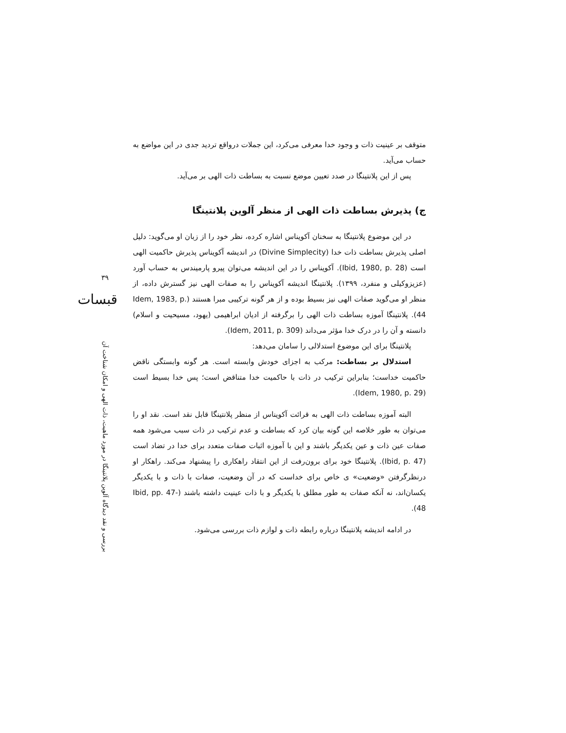۳۹
قبسات
بررسی و نقد دیدگاه آلوین پلانتینگا در مورد ماهیت، ذات الهی و امکان شناخت آن
متوقف بر عینیت ذات و وجود خدا معرفی می‌کرد، این جملات درواقع تردید جدی در این مواضع به حساب می‌آید.
پس از این پلانتینگا در صدد تعیین موضع نسبت به بساطت ذات الهی بر می‌آید.
ج) پذیرش بساطت ذات الهی از منظر آلوین پلانتینگا
در این موضوع پلانتینگا به سخنان آکویناس اشاره کرده، نظر خود را از زبان او می‌گوید: دلیل اصلی پذیرش بساطت ذات خدا (Divine Simplecity) در اندیشه آکویناس پذیرش حاکمیت الهی است (Ibid, 1980, p. 28). آکویناس را در این اندیشه می‌توان پیرو پارمیندس به حساب آورد (عزیزوکیلی و منفرد، ۱۳۹۹). پلانتینگا اندیشه آکویناس را به صفات الهی نیز گسترش داده، از منظر او می‌گوید صفات الهی نیز بسیط بوده و از هر گونه ترکیبی مبرا هستند (Idem, 1983, p. 44). پلانتینگا آموزه بساطت ذات الهی را برگرفته از ادیان ابراهیمی (یهود، مسیحیت و اسلام) دانسته و آن را در درک خدا مؤثر می‌داند (Idem, 2011, p. 309).
پلانتینگا برای این موضوع استدلالی را سامان می‌دهد:
استدلال بر بساطت: مرکب به اجزای خودش وابسته است. هر گونه وابستگی ناقض حاکمیت خداست؛ بنابراین ترکیب در ذات با حاکمیت خدا متناقض است؛ پس خدا بسیط است (Idem, 1980, p. 29).
البته آموزه بساطت ذات الهی به قرائت آکویناس از منظر پلانتینگا قابل نقد است. نقد او را می‌توان به طور خلاصه این گونه بیان کرد که بساطت و عدم ترکیب در ذات سبب می‌شود همه صفات عین ذات و عین یکدیگر باشند و این با آموزه اثبات صفات متعدد برای خدا در تضاد است (Ibid, p. 47). پلانتینگا خود برای برون‌رفت از این انتقاد راهکاری را پیشنهاد می‌کند. راهکار او درنظرگرفتن «وضعیت» ی خاص برای خداست که در آن وضعیت، صفات با ذات و با یکدیگر یکسان‌اند، نه آنکه صفات به طور مطلق با یکدیگر و با ذات عینیت داشته باشند (Ibid, pp. 47-48).
در ادامه اندیشه پلانتینگا درباره رابطه ذات و لوازم ذات بررسی می‌شود.